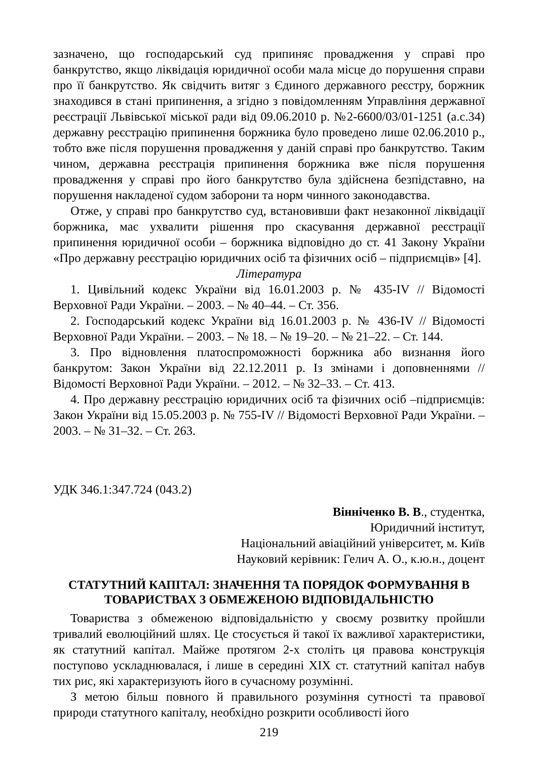зазначено, що господарський суд припиняє провадження у справі про банкрутство, якщо ліквідація юридичної особи мала місце до порушення справи про її банкрутство. Як свідчить витяг з Єдиного державного реєстру, боржник знаходився в стані припинення, а згідно з повідомленням Управління державної реєстрації Львівської міської ради від 09.06.2010 р. №2-6600/03/01-1251 (а.с.34) державну реєстрацію припинення боржника було проведено лише 02.06.2010 р., тобто вже після порушення провадження у даній справі про банкрутство. Таким чином, державна реєстрація припинення боржника вже після порушення провадження у справі про його банкрутство була здійснена безпідставно, на порушення накладеної судом заборони та норм чинного законодавства.
Отже, у справі про банкрутство суд, встановивши факт незаконної ліквідації боржника, має ухвалити рішення про скасування державної реєстрації припинення юридичної особи – боржника відповідно до ст. 41 Закону України «Про державну реєстрацію юридичних осіб та фізичних осіб – підприємців» [4].
Література
1. Цивільний кодекс України від 16.01.2003 р. № 435-IV // Відомості Верховної Ради України. – 2003. – № 40–44. – Ст. 356.
2. Господарський кодекс України від 16.01.2003 р. № 436-IV // Відомості Верховної Ради України. – 2003. – № 18. – № 19–20. – № 21–22. – Ст. 144.
3. Про відновлення платоспроможності боржника або визнання його банкрутом: Закон України від 22.12.2011 р. Із змінами і доповненнями // Відомості Верховної Ради України. – 2012. – № 32–33. – Ст. 413.
4. Про державну реєстрацію юридичних осіб та фізичних осіб –підприємців: Закон України від 15.05.2003 р. № 755-IV // Відомості Верховної Ради України. – 2003. – № 31–32. – Ст. 263.
УДК 346.1:347.724 (043.2)
Вінніченко В. В., студентка,
Юридичний інститут,
Національний авіаційний університет, м. Київ
Науковий керівник: Гелич А. О., к.ю.н., доцент
СТАТУТНИЙ КАПІТАЛ: ЗНАЧЕННЯ ТА ПОРЯДОК ФОРМУВАННЯ В ТОВАРИСТВАХ З ОБМЕЖЕНОЮ ВІДПОВІДАЛЬНІСТЮ
Товариства з обмеженою відповідальністю у своєму розвитку пройшли тривалий еволюційний шлях. Це стосується й такої їх важливої характеристики, як статутний капітал. Майже протягом 2-х століть ця правова конструкція поступово ускладнювалася, і лише в середині XIX ст. статутний капітал набув тих рис, які характеризують його в сучасному розумінні.
З метою більш повного й правильного розуміння сутності та правової природи статутного капіталу, необхідно розкрити особливості його
219